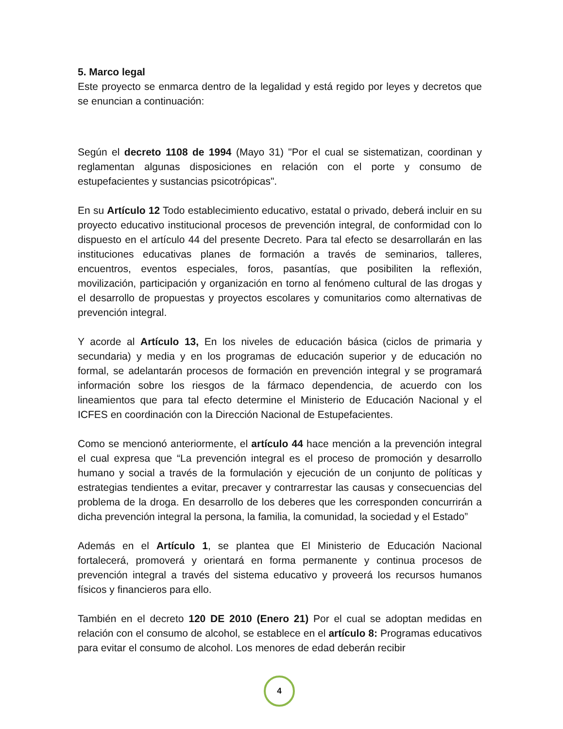5. Marco legal
Este proyecto se enmarca dentro de la legalidad y está regido por leyes y decretos que se enuncian a continuación:
Según el decreto 1108 de 1994 (Mayo 31) "Por el cual se sistematizan, coordinan y reglamentan algunas disposiciones en relación con el porte y consumo de estupefacientes y sustancias psicotrópicas".
En su Artículo 12 Todo establecimiento educativo, estatal o privado, deberá incluir en su proyecto educativo institucional procesos de prevención integral, de conformidad con lo dispuesto en el artículo 44 del presente Decreto. Para tal efecto se desarrollarán en las instituciones educativas planes de formación a través de seminarios, talleres, encuentros, eventos especiales, foros, pasantías, que posibiliten la reflexión, movilización, participación y organización en torno al fenómeno cultural de las drogas y el desarrollo de propuestas y proyectos escolares y comunitarios como alternativas de prevención integral.
Y acorde al Artículo 13, En los niveles de educación básica (ciclos de primaria y secundaria) y media y en los programas de educación superior y de educación no formal, se adelantarán procesos de formación en prevención integral y se programará información sobre los riesgos de la fármaco dependencia, de acuerdo con los lineamientos que para tal efecto determine el Ministerio de Educación Nacional y el ICFES en coordinación con la Dirección Nacional de Estupefacientes.
Como se mencionó anteriormente, el artículo 44 hace mención a la prevención integral el cual expresa que “La prevención integral es el proceso de promoción y desarrollo humano y social a través de la formulación y ejecución de un conjunto de políticas y estrategias tendientes a evitar, precaver y contrarrestar las causas y consecuencias del problema de la droga. En desarrollo de los deberes que les corresponden concurrirán a dicha prevención integral la persona, la familia, la comunidad, la sociedad y el Estado”
Además en el Artículo 1, se plantea que El Ministerio de Educación Nacional fortalecerá, promoverá y orientará en forma permanente y continua procesos de prevención integral a través del sistema educativo y proveerá los recursos humanos físicos y financieros para ello.
También en el decreto 120 DE 2010 (Enero 21) Por el cual se adoptan medidas en relación con el consumo de alcohol, se establece en el artículo 8: Programas educativos para evitar el consumo de alcohol. Los menores de edad deberán recibir
4